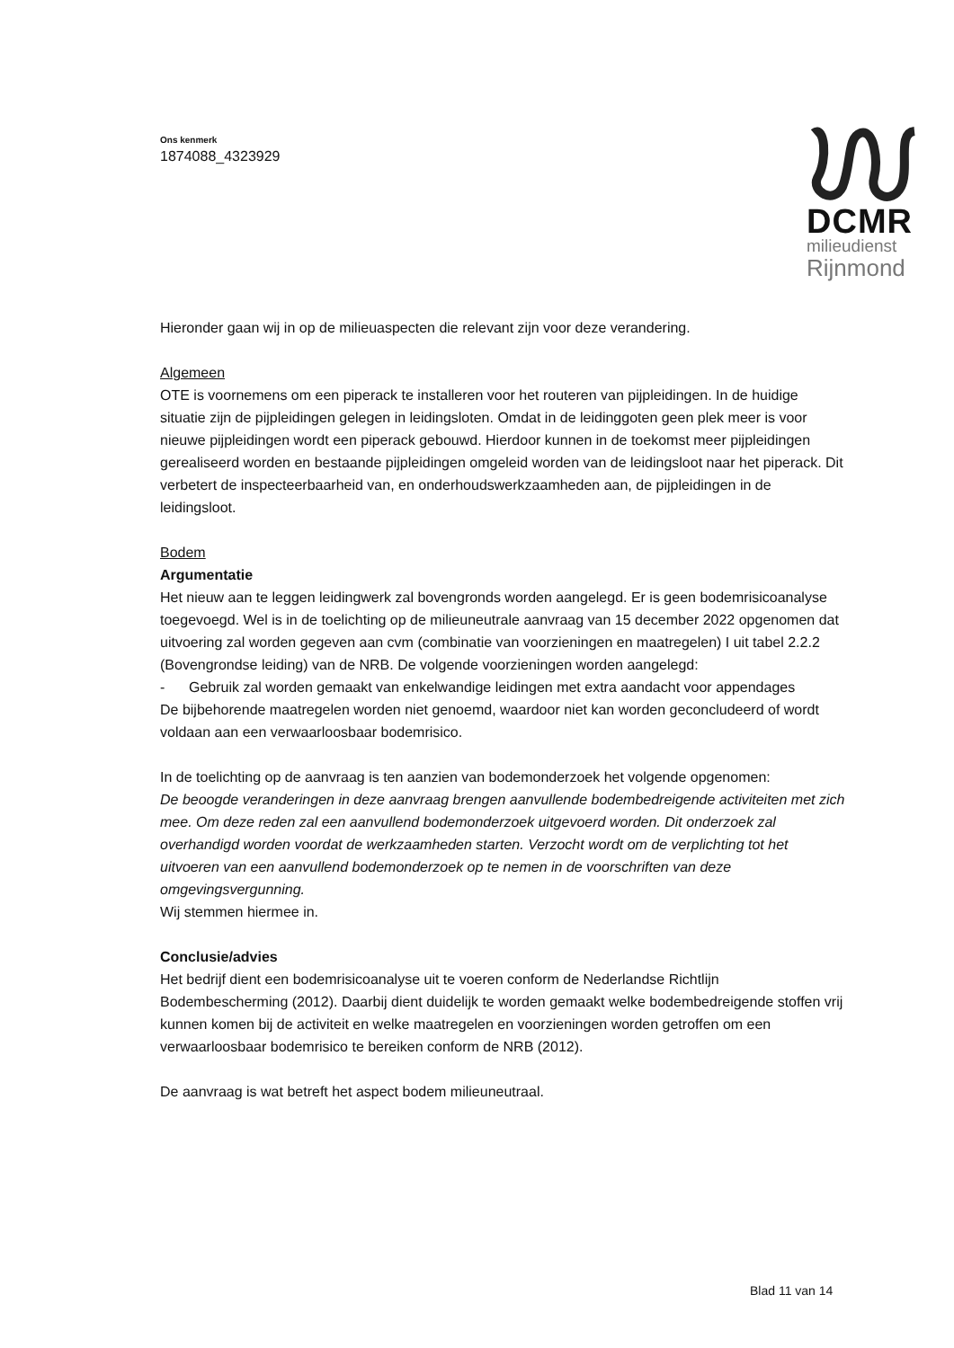Ons kenmerk
1874088_4323929
DCMR
milieudienst
Rijnmond
Hieronder gaan wij in op de milieuaspecten die relevant zijn voor deze verandering.
Algemeen
OTE is voornemens om een piperack te installeren voor het routeren van pijpleidingen. In de huidige situatie zijn de pijpleidingen gelegen in leidingsloten. Omdat in de leidinggoten geen plek meer is voor nieuwe pijpleidingen wordt een piperack gebouwd. Hierdoor kunnen in de toekomst meer pijpleidingen gerealiseerd worden en bestaande pijpleidingen omgeleid worden van de leidingsloot naar het piperack. Dit verbetert de inspecteerbaarheid van, en onderhoudswerkzaamheden aan, de pijpleidingen in de leidingsloot.
Bodem
Argumentatie
Het nieuw aan te leggen leidingwerk zal bovengronds worden aangelegd. Er is geen bodemrisicoanalyse toegevoegd. Wel is in de toelichting op de milieuneutrale aanvraag van 15 december 2022 opgenomen dat uitvoering zal worden gegeven aan cvm (combinatie van voorzieningen en maatregelen) I uit tabel 2.2.2 (Bovengrondse leiding) van de NRB. De volgende voorzieningen worden aangelegd:
- Gebruik zal worden gemaakt van enkelwandige leidingen met extra aandacht voor appendages
De bijbehorende maatregelen worden niet genoemd, waardoor niet kan worden geconcludeerd of wordt voldaan aan een verwaarloosbaar bodemrisico.
In de toelichting op de aanvraag is ten aanzien van bodemonderzoek het volgende opgenomen:
De beoogde veranderingen in deze aanvraag brengen aanvullende bodembedreigende activiteiten met zich mee. Om deze reden zal een aanvullend bodemonderzoek uitgevoerd worden. Dit onderzoek zal overhandigd worden voordat de werkzaamheden starten. Verzocht wordt om de verplichting tot het uitvoeren van een aanvullend bodemonderzoek op te nemen in de voorschriften van deze omgevingsvergunning.
Wij stemmen hiermee in.
Conclusie/advies
Het bedrijf dient een bodemrisicoanalyse uit te voeren conform de Nederlandse Richtlijn Bodembescherming (2012). Daarbij dient duidelijk te worden gemaakt welke bodembedreigende stoffen vrij kunnen komen bij de activiteit en welke maatregelen en voorzieningen worden getroffen om een verwaarloosbaar bodemrisico te bereiken conform de NRB (2012).
De aanvraag is wat betreft het aspect bodem milieuneutraal.
Blad 11 van 14